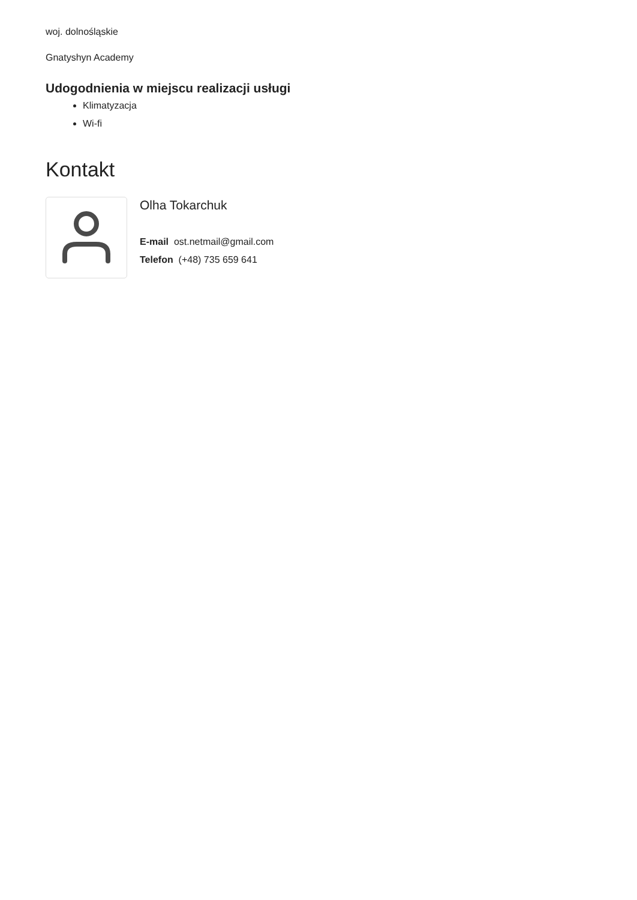woj. dolnośląskie
Gnatyshyn Academy
Udogodnienia w miejscu realizacji usługi
Klimatyzacja
Wi-fi
Kontakt
Olha Tokarchuk
E-mail ost.netmail@gmail.com
Telefon (+48) 735 659 641